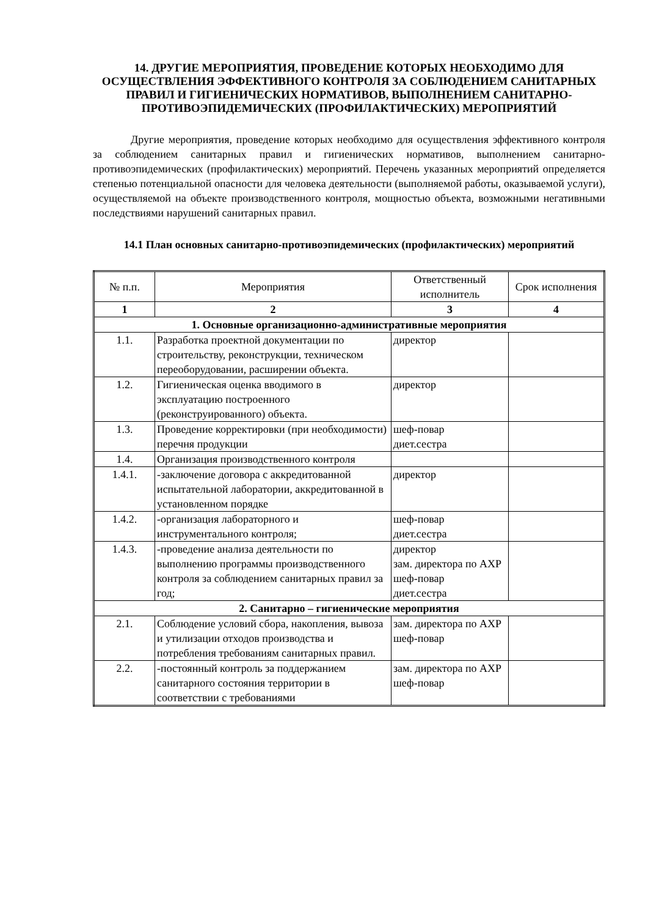14. ДРУГИЕ МЕРОПРИЯТИЯ, ПРОВЕДЕНИЕ КОТОРЫХ НЕОБХОДИМО ДЛЯ ОСУЩЕСТВЛЕНИЯ ЭФФЕКТИВНОГО КОНТРОЛЯ ЗА СОБЛЮДЕНИЕМ САНИТАРНЫХ ПРАВИЛ И ГИГИЕНИЧЕСКИХ НОРМАТИВОВ, ВЫПОЛНЕНИЕМ САНИТАРНО-ПРОТИВОЭПИДЕМИЧЕСКИХ (ПРОФИЛАКТИЧЕСКИХ) МЕРОПРИЯТИЙ
Другие мероприятия, проведение которых необходимо для осуществления эффективного контроля за соблюдением санитарных правил и гигиенических нормативов, выполнением санитарно-противоэпидемических (профилактических) мероприятий. Перечень указанных мероприятий определяется степенью потенциальной опасности для человека деятельности (выполняемой работы, оказываемой услуги), осуществляемой на объекте производственного контроля, мощностью объекта, возможными негативными последствиями нарушений санитарных правил.
14.1 План основных санитарно-противоэпидемических (профилактических) мероприятий
| № п.п. | Мероприятия | Ответственный исполнитель | Срок исполнения |
| --- | --- | --- | --- |
| 1 | 2 | 3 | 4 |
| 1. Основные организационно-административные мероприятия | | | |
| 1.1. | Разработка проектной документации по строительству, реконструкции, техническом переоборудовании, расширении объекта. | директор | |
| 1.2. | Гигиеническая оценка вводимого в эксплуатацию построенного (реконструированного) объекта. | директор | |
| 1.3. | Проведение корректировки (при необходимости) перечня продукции | шеф-повар диет.сестра | |
| 1.4. | Организация производственного контроля | | |
| 1.4.1. | -заключение договора с аккредитованной испытательной лаборатории, аккредитованной в установленном порядке | директор | |
| 1.4.2. | -организация лабораторного и инструментального контроля; | шеф-повар диет.сестра | |
| 1.4.3. | -проведение анализа деятельности по выполнению программы производственного контроля за соблюдением санитарных правил за год; | директор зам. директора по АХР шеф-повар диет.сестра | |
| 2. Санитарно – гигиенические мероприятия | | | |
| 2.1. | Соблюдение условий сбора, накопления, вывоза и утилизации отходов производства и потребления требованиям санитарных правил. | зам. директора по АХР шеф-повар | |
| 2.2. | -постоянный контроль за поддержанием санитарного состояния территории в соответствии с требованиями | зам. директора по АХР шеф-повар | |